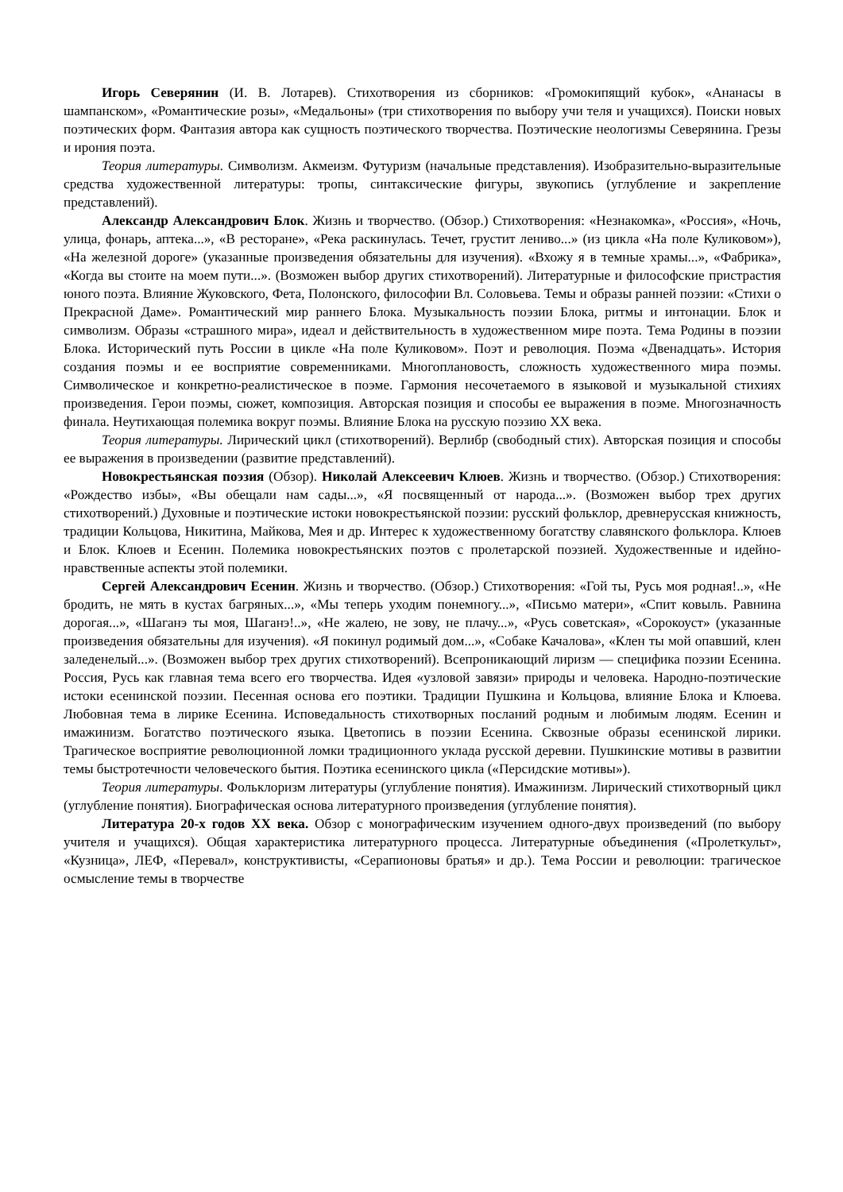Игорь Северянин (И. В. Лотарев). Стихотворения из сборников: «Громокипящий кубок», «Ананасы в шампанском», «Романтические розы», «Медальоны» (три стихотворения по выбору учи теля и учащихся). Поиски новых поэтических форм. Фантазия автора как сущность поэтического творчества. Поэтические неологизмы Северянина. Грезы и ирония поэта.
Теория литературы. Символизм. Акмеизм. Футуризм (начальные представления). Изобразительно-выразительные средства художественной литературы: тропы, синтаксические фигуры, звукопись (углубление и закрепление представлений).
Александр Александрович Блок. Жизнь и творчество. (Обзор.) Стихотворения: «Незнакомка», «Россия», «Ночь, улица, фонарь, аптека...», «В ресторане», «Река раскинулась. Течет, грустит лениво...» (из цикла «На поле Куликовом»), «На железной дороге» (указанные произведения обязательны для изучения). «Вхожу я в темные храмы...», «Фабрика», «Когда вы стоите на моем пути...». (Возможен выбор других стихотворений). Литературные и философские пристрастия юного поэта. Влияние Жуковского, Фета, Полонского, философии Вл. Соловьева. Темы и образы ранней поэзии: «Стихи о Прекрасной Даме». Романтический мир раннего Блока. Музыкальность поэзии Блока, ритмы и интонации. Блок и символизм. Образы «страшного мира», идеал и действительность в художественном мире поэта. Тема Родины в поэзии Блока. Исторический путь России в цикле «На поле Куликовом». Поэт и революция. Поэма «Двенадцать». История создания поэмы и ее восприятие современниками. Многоплановость, сложность художественного мира поэмы. Символическое и конкретно-реалистическое в поэме. Гармония несочетаемого в языковой и музыкальной стихиях произведения. Герои поэмы, сюжет, композиция. Авторская позиция и способы ее выражения в поэме. Многозначность финала. Неутихающая полемика вокруг поэмы. Влияние Блока на русскую поэзию XX века.
Теория литературы. Лирический цикл (стихотворений). Верлибр (свободный стих). Авторская позиция и способы ее выражения в произведении (развитие представлений).
Новокрестьянская поэзия (Обзор). Николай Алексеевич Клюев. Жизнь и творчество. (Обзор.) Стихотворения: «Рождество избы», «Вы обещали нам сады...», «Я посвященный от народа...». (Возможен выбор трех других стихотворений.) Духовные и поэтические истоки новокрестьянской поэзии: русский фольклор, древнерусская книжность, традиции Кольцова, Никитина, Майкова, Мея и др. Интерес к художественному богатству славянского фольклора. Клюев и Блок. Клюев и Есенин. Полемика новокрестьянских поэтов с пролетарской поэзией. Художественные и идейно-нравственные аспекты этой полемики.
Сергей Александрович Есенин. Жизнь и творчество. (Обзор.) Стихотворения: «Гой ты, Русь моя родная!..», «Не бродить, не мять в кустах багряных...», «Мы теперь уходим понемногу...», «Письмо матери», «Спит ковыль. Равнина дорогая...», «Шаганэ ты моя, Шаганэ!..», «Не жалею, не зову, не плачу...», «Русь советская», «Сорокоуст» (указанные произведения обязательны для изучения). «Я покинул родимый дом...», «Собаке Качалова», «Клен ты мой опавший, клен заледенелый...». (Возможен выбор трех других стихотворений). Всепроникающий лиризм — специфика поэзии Есенина. Россия, Русь как главная тема всего его творчества. Идея «узловой завязи» природы и человека. Народно-поэтические истоки есенинской поэзии. Песенная основа его поэтики. Традиции Пушкина и Кольцова, влияние Блока и Клюева. Любовная тема в лирике Есенина. Исповедальность стихотворных посланий родным и любимым людям. Есенин и имажинизм. Богатство поэтического языка. Цветопись в поэзии Есенина. Сквозные образы есенинской лирики. Трагическое восприятие революционной ломки традиционного уклада русской деревни. Пушкинские мотивы в развитии темы быстротечности человеческого бытия. Поэтика есенинского цикла («Персидские мотивы»).
Теория литературы. Фольклоризм литературы (углубление понятия). Имажинизм. Лирический стихотворный цикл (углубление понятия). Биографическая основа литературного произведения (углубление понятия).
Литература 20-х годов XX века. Обзор с монографическим изучением одного-двух произведений (по выбору учителя и учащихся). Общая характеристика литературного процесса. Литературные объединения («Пролеткульт», «Кузница», ЛЕФ, «Перевал», конструктивисты, «Серапионовы братья» и др.). Тема России и революции: трагическое осмысление темы в творчестве